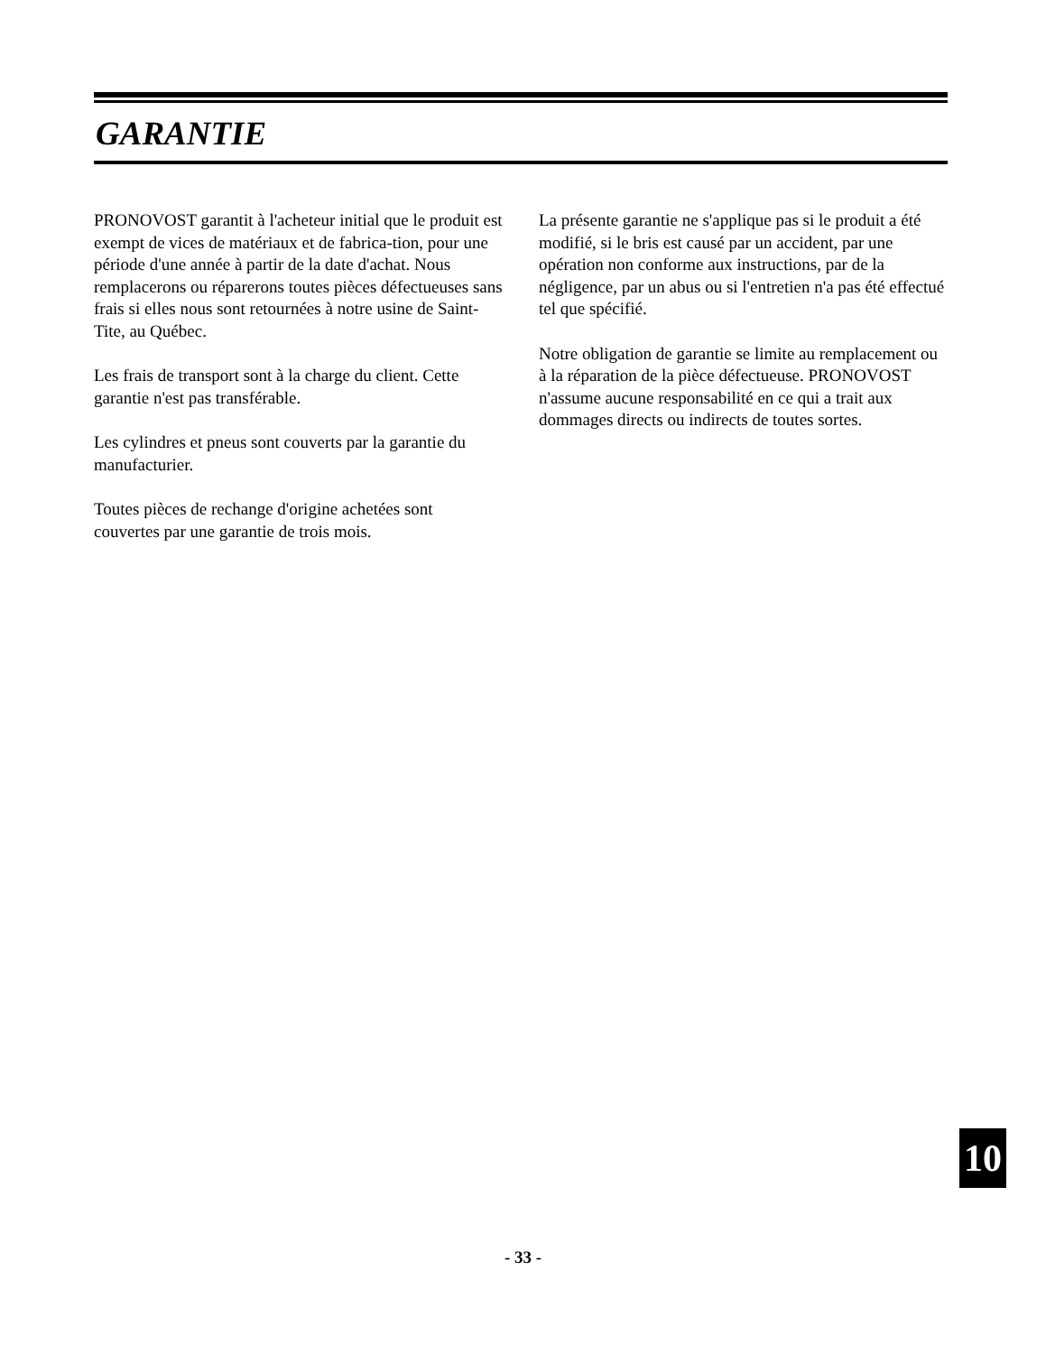GARANTIE
PRONOVOST garantit à l'acheteur initial que le produit est exempt de vices de matériaux et de fabrica-tion, pour une période d'une année à partir de la date d'achat. Nous remplacerons ou réparerons toutes pièces défectueuses sans frais si elles nous sont retournées à notre usine de Saint-Tite, au Québec.
Les frais de transport sont à la charge du client. Cette garantie n'est pas transférable.
Les cylindres et pneus sont couverts par la garantie du manufacturier.
Toutes pièces de rechange d'origine achetées sont couvertes par une garantie de trois mois.
La présente garantie ne s'applique pas si le produit a été modifié, si le bris est causé par un accident, par une opération non conforme aux instructions, par de la négligence, par un abus ou si l'entretien n'a pas été effectué tel que spécifié.
Notre obligation de garantie se limite au remplacement ou à la réparation de la pièce défectueuse. PRONOVOST n'assume aucune responsabilité en ce qui a trait aux dommages directs ou indirects de toutes sortes.
10
- 33 -